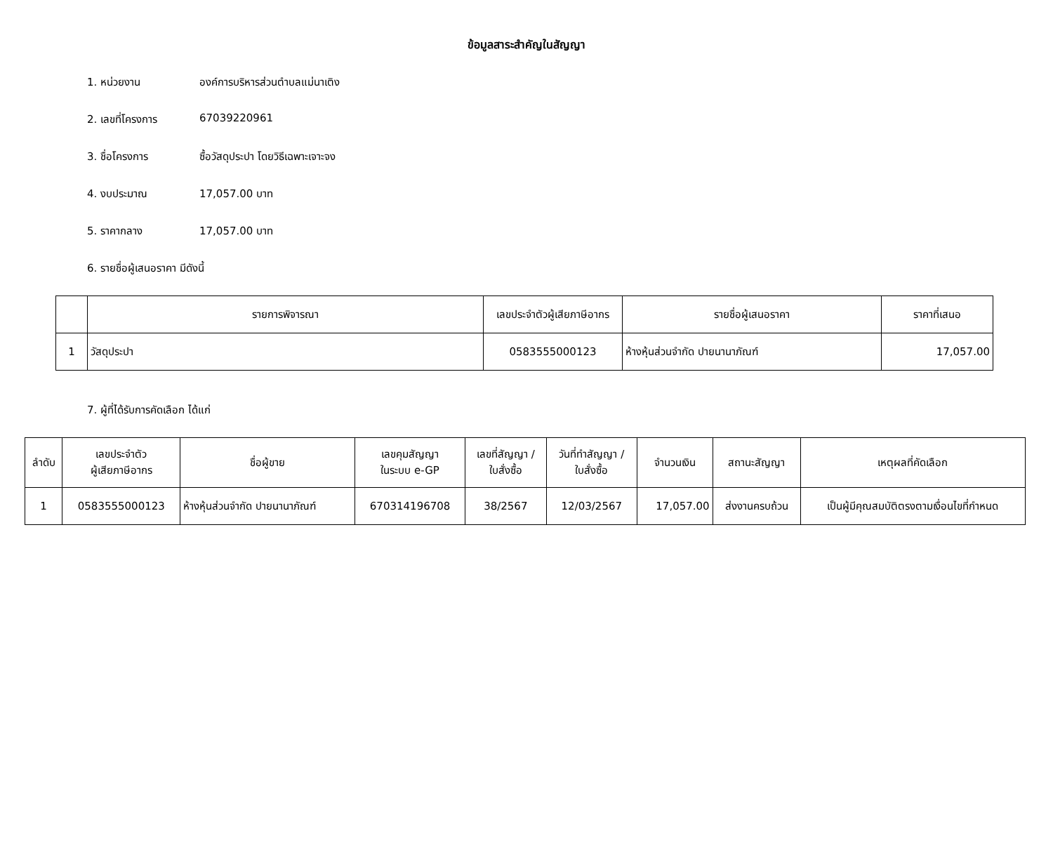ข้อมูลสาระสำคัญในสัญญา
1. หน่วยงาน องค์การบริหารส่วนตำบลแม่นาเติง
2. เลขที่โครงการ 67039220961
3. ชื่อโครงการ ซื้อวัสดุประปา โดยวิธีเฉพาะเจาะจง
4. งบประมาณ 17,057.00 บาท
5. ราคากลาง 17,057.00 บาท
6. รายชื่อผู้เสนอราคา มีดังนี้
| | รายการพิจารณา | เลขประจำตัวผู้เสียภาษีอากร | รายชื่อผู้เสนอราคา | ราคาที่เสนอ |
| --- | --- | --- | --- | --- |
| 1 | วัสดุประปา | 0583555000123 | ห้างหุ้นส่วนจำกัด ปายนานาภัณฑ์ | 17,057.00 |
7. ผู้ที่ได้รับการคัดเลือก ได้แก่
| ลำดับ | เลขประจำตัว ผู้เสียภาษีอากร | ชื่อผู้ขาย | เลขคุมสัญญา ในระบบ e-GP | เลขที่สัญญา / ใบสั่งซื้อ | วันที่ทำสัญญา / ใบสั่งซื้อ | จำนวนเงิน | สถานะสัญญา | เหตุผลที่คัดเลือก |
| --- | --- | --- | --- | --- | --- | --- | --- | --- |
| 1 | 0583555000123 | ห้างหุ้นส่วนจำกัด ปายนานาภัณฑ์ | 670314196708 | 38/2567 | 12/03/2567 | 17,057.00 | ส่งงานครบถ้วน | เป็นผู้มีคุณสมบัติตรงตามเงื่อนไขที่กำหนด |